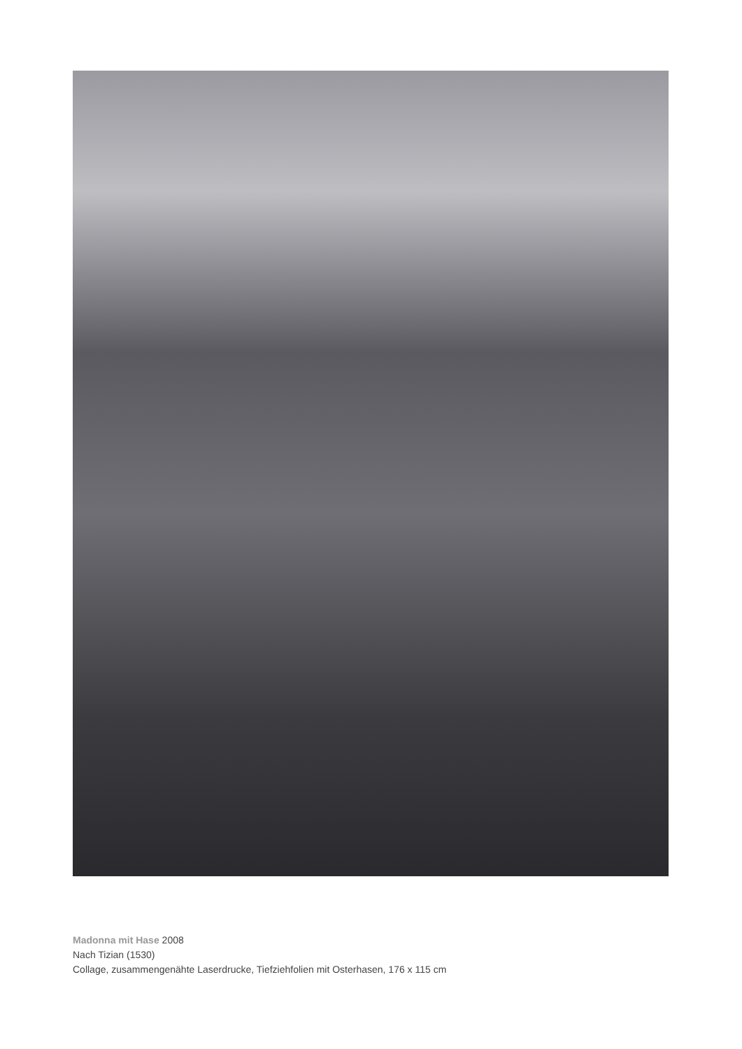Madonna mit Hase 2008
Nach Tizian (1530)
Collage, zusammengenähte Laserdrucke, Tiefziehfolien mit Osterhasen, 176 x 115 cm